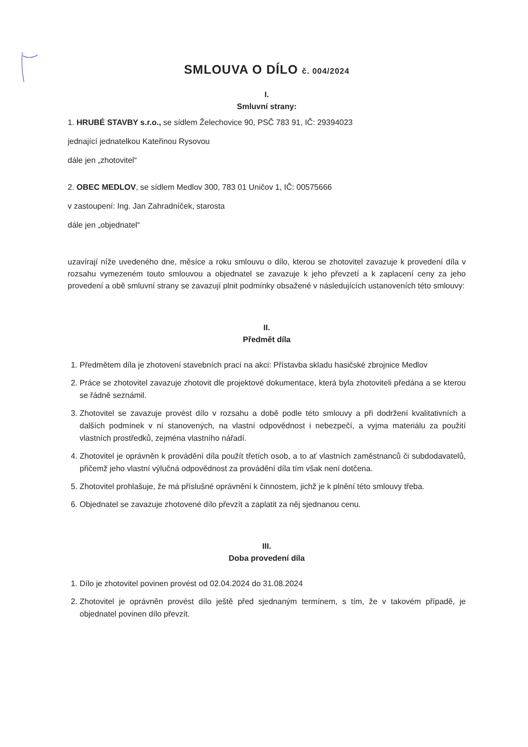SMLOUVA O DÍLO č. 004/2024
I.
Smluvní strany:
1. HRUBÉ STAVBY s.r.o., se sídlem Želechovice 90, PSČ 783 91, IČ: 29394023
jednající jednatelkou Kateřinou Rysovou
dále jen „zhotovitel“
2. OBEC MEDLOV, se sídlem Medlov 300, 783 01 Uničov 1, IČ: 00575666
v zastoupení: Ing. Jan Zahradníček, starosta
dále jen „objednatel“
uzavírají níže uvedeného dne, měsíce a roku smlouvu o dílo, kterou se zhotovitel zavazuje k provedení díla v rozsahu vymezeném touto smlouvou a objednatel se zavazuje k jeho převzetí a k zaplacení ceny za jeho provedení a obě smluvní strany se zavazují plnit podmínky obsažené v následujících ustanoveních této smlouvy:
II.
Předmět díla
1. Předmětem díla je zhotovení stavebních prací na akci: Přístavba skladu hasičské zbrojnice Medlov
2. Práce se zhotovitel zavazuje zhotovit dle projektové dokumentace, která byla zhotoviteli předána a se kterou se řádně seznámil.
3. Zhotovitel se zavazuje provést dílo v rozsahu a době podle této smlouvy a při dodržení kvalitativních a dalších podmínek v ní stanovených, na vlastní odpovědnost i nebezpečí, a vyjma materiálu za použití vlastních prostředků, zejména vlastního nářadí.
4. Zhotovitel je oprávněn k provádění díla použít třetích osob, a to ať vlastních zaměstnanců či subdodavatelů, přičemž jeho vlastní výlučná odpovědnost za provádění díla tím však není dotčena.
5. Zhotovitel prohlašuje, že má příslušné oprávnění k činnostem, jichž je k plnění této smlouvy třeba.
6. Objednatel se zavazuje zhotovené dílo převzít a zaplatit za něj sjednanou cenu.
III.
Doba provedení díla
1. Dílo je zhotovitel povinen provést od 02.04.2024 do 31.08.2024
2. Zhotovitel je oprávněn provést dílo ještě před sjednaným termínem, s tím, že v takovém případě, je objednatel povinen dílo převzít.